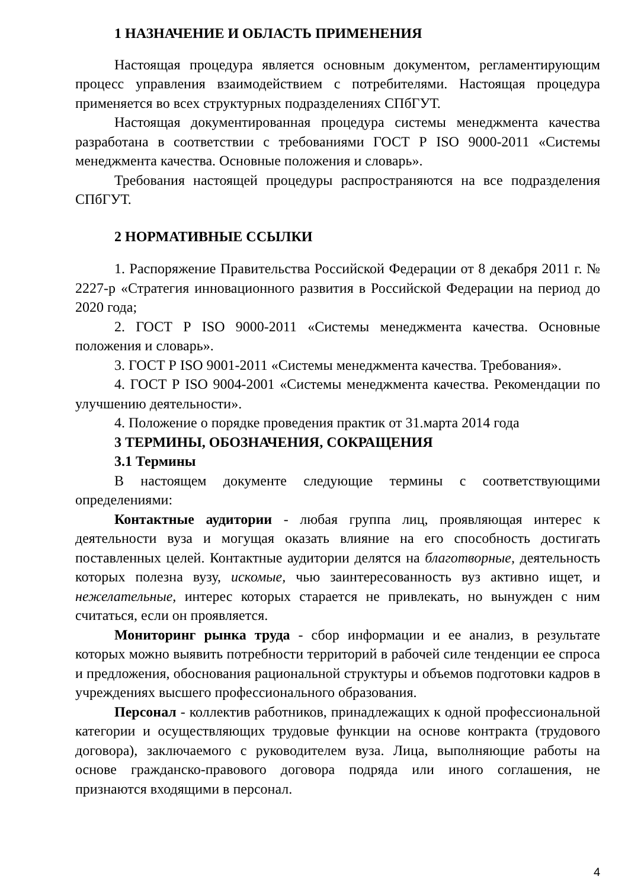1 НАЗНАЧЕНИЕ И ОБЛАСТЬ ПРИМЕНЕНИЯ
Настоящая процедура является основным документом, регламентирующим процесс управления взаимодействием с потребителями. Настоящая процедура применяется во всех структурных подразделениях СПбГУТ.
Настоящая документированная процедура системы менеджмента качества разработана в соответствии с требованиями ГОСТ Р ISO 9000-2011 «Системы менеджмента качества. Основные положения и словарь».
Требования настоящей процедуры распространяются на все подразделения СПбГУТ.
2 НОРМАТИВНЫЕ ССЫЛКИ
1. Распоряжение Правительства Российской Федерации от 8 декабря 2011 г. № 2227-р «Стратегия инновационного развития в Российской Федерации на период до 2020 года;
2. ГОСТ Р ISO 9000-2011 «Системы менеджмента качества. Основные положения и словарь».
3. ГОСТ Р ISO 9001-2011 «Системы менеджмента качества. Требования».
4. ГОСТ Р ISO 9004-2001 «Системы менеджмента качества. Рекомендации по улучшению деятельности».
4. Положение о порядке проведения практик от 31.марта 2014 года
3 ТЕРМИНЫ, ОБОЗНАЧЕНИЯ, СОКРАЩЕНИЯ
3.1 Термины
В настоящем документе следующие термины с соответствующими определениями:
Контактные аудитории - любая группа лиц, проявляющая интерес к деятельности вуза и могущая оказать влияние на его способность достигать поставленных целей. Контактные аудитории делятся на благотворные, деятельность которых полезна вузу, искомые, чью заинтересованность вуз активно ищет, и нежелательные, интерес которых старается не привлекать, но вынужден с ним считаться, если он проявляется.
Мониторинг рынка труда - сбор информации и ее анализ, в результате которых можно выявить потребности территорий в рабочей силе тенденции ее спроса и предложения, обоснования рациональной структуры и объемов подготовки кадров в учреждениях высшего профессионального образования.
Персонал - коллектив работников, принадлежащих к одной профессиональной категории и осуществляющих трудовые функции на основе контракта (трудового договора), заключаемого с руководителем вуза. Лица, выполняющие работы на основе гражданско-правового договора подряда или иного соглашения, не признаются входящими в персонал.
4